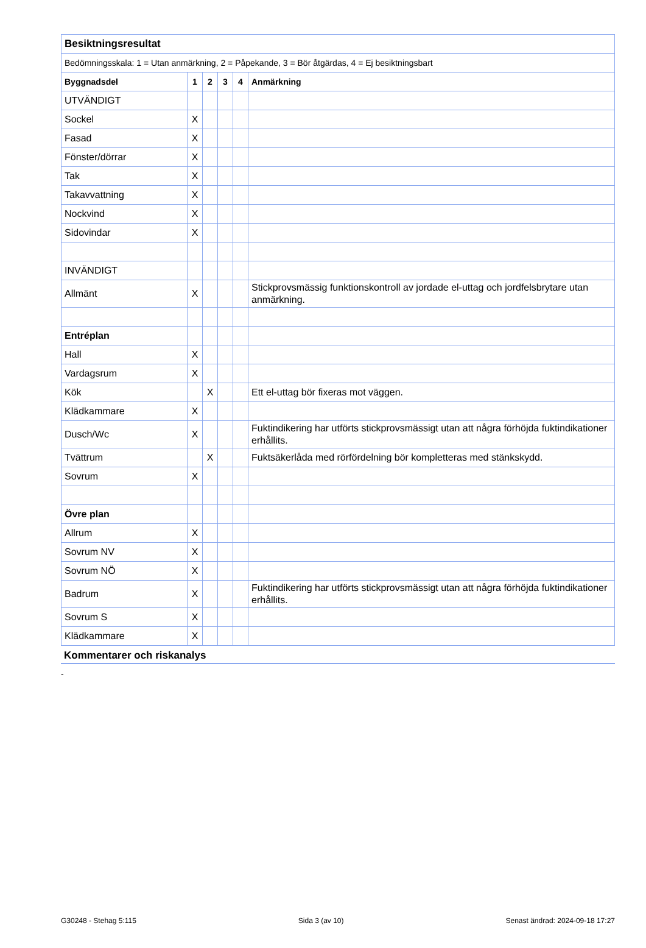| Besiktningsresultat | | | | | |
| Bedömningsskala: 1 = Utan anmärkning, 2 = Påpekande, 3 = Bör åtgärdas, 4 = Ej besiktningsbart | | | | | |
| Byggnadsdel | 1 | 2 | 3 | 4 | Anmärkning |
| UTVÄNDIGT | | | | | |
| Sockel | X | | | | |
| Fasad | X | | | | |
| Fönster/dörrar | X | | | | |
| Tak | X | | | | |
| Takavvattning | X | | | | |
| Nockvind | X | | | | |
| Sidovindar | X | | | | |
| INVÄNDIGT | | | | | |
| Allmänt | X | | | | Stickprovsmässig funktionskontroll av jordade el-uttag och jordfelsbrytare utan anmärkning. |
| Entréplan | | | | | |
| Hall | X | | | | |
| Vardagsrum | X | | | | |
| Kök | | X | | | Ett el-uttag bör fixeras mot väggen. |
| Klädkammare | X | | | | |
| Dusch/Wc | X | | | | Fuktindikering har utförts stickprovsmässigt utan att några förhöjda fuktindikationer erhållits. |
| Tvättrum | | X | | | Fuktsäkerlåda med rörfördelning bör kompletteras med stänkskydd. |
| Sovrum | X | | | | |
| Övre plan | | | | | |
| Allrum | X | | | | |
| Sovrum NV | X | | | | |
| Sovrum NÖ | X | | | | |
| Badrum | X | | | | Fuktindikering har utförts stickprovsmässigt utan att några förhöjda fuktindikationer erhållits. |
| Sovrum S | X | | | | |
| Klädkammare | X | | | | |
Kommentarer och riskanalys
-
G30248 - Stehag 5:115 Sida 3 (av 10) Senast ändrad: 2024-09-18 17:27